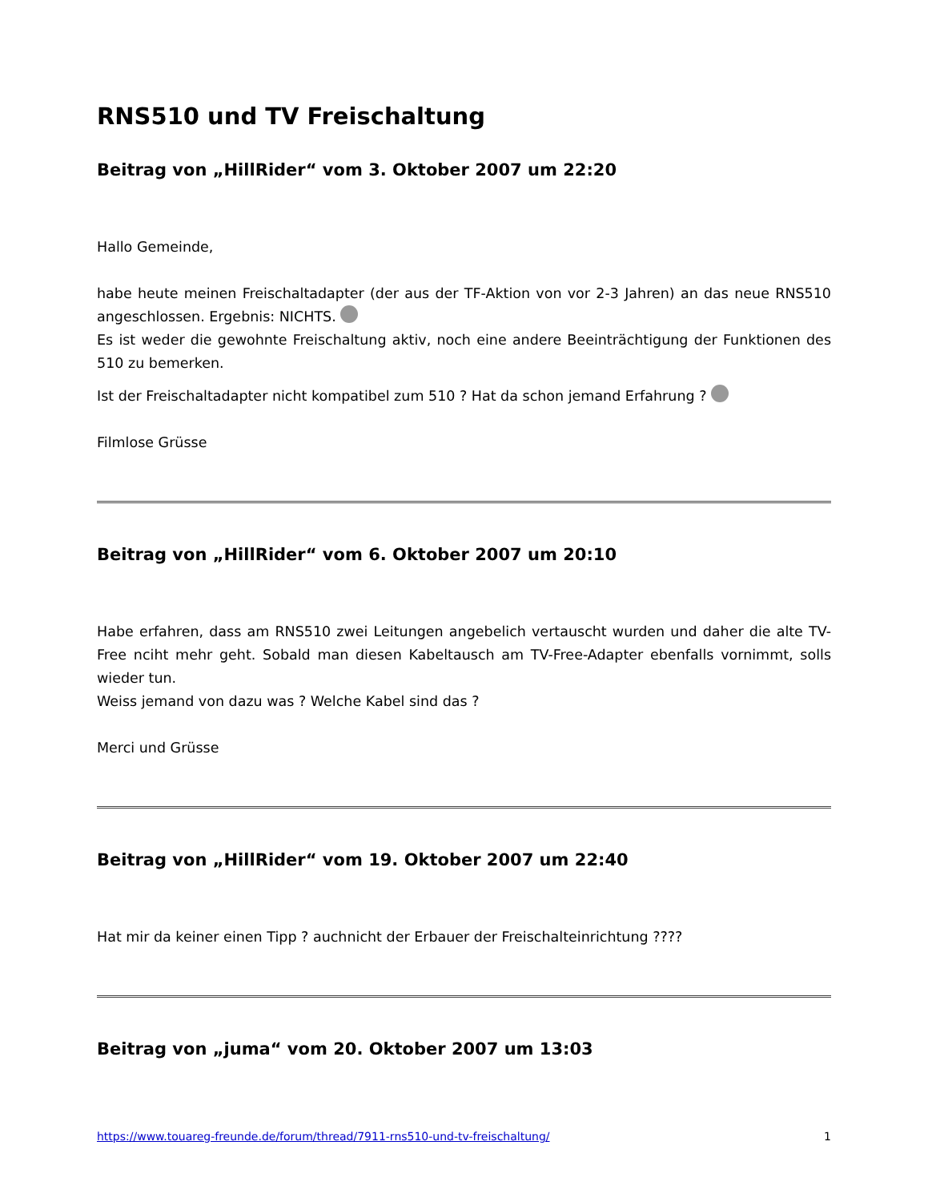RNS510 und TV Freischaltung
Beitrag von „HillRider“ vom 3. Oktober 2007 um 22:20
Hallo Gemeinde,
habe heute meinen Freischaltadapter (der aus der TF-Aktion von vor 2-3 Jahren) an das neue RNS510 angeschlossen. Ergebnis: NICHTS.
Es ist weder die gewohnte Freischaltung aktiv, noch eine andere Beeinträchtigung der Funktionen des 510 zu bemerken.
Ist der Freischaltadapter nicht kompatibel zum 510 ? Hat da schon jemand Erfahrung ?
Filmlose Grüsse
Beitrag von „HillRider“ vom 6. Oktober 2007 um 20:10
Habe erfahren, dass am RNS510 zwei Leitungen angebelich vertauscht wurden und daher die alte TV-Free nciht mehr geht. Sobald man diesen Kabeltausch am TV-Free-Adapter ebenfalls vornimmt, solls wieder tun.
Weiss jemand von dazu was ? Welche Kabel sind das ?
Merci und Grüsse
Beitrag von „HillRider“ vom 19. Oktober 2007 um 22:40
Hat mir da keiner einen Tipp ? auchnicht der Erbauer der Freischalteinrichtung ????
Beitrag von „juma“ vom 20. Oktober 2007 um 13:03
https://www.touareg-freunde.de/forum/thread/7911-rns510-und-tv-freischaltung/ 1